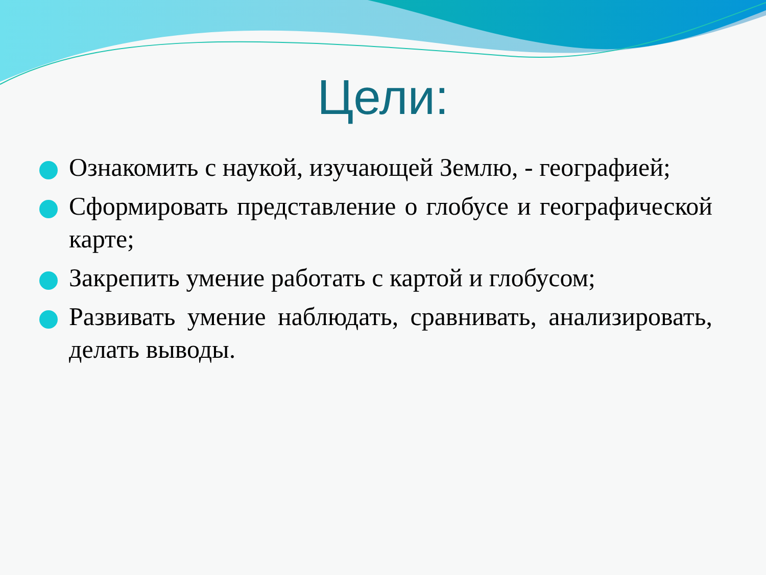Цели:
Ознакомить с наукой, изучающей Землю, - географией;
Сформировать представление о глобусе и географической карте;
Закрепить умение работать с картой и глобусом;
Развивать умение наблюдать, сравнивать, анализировать, делать выводы.